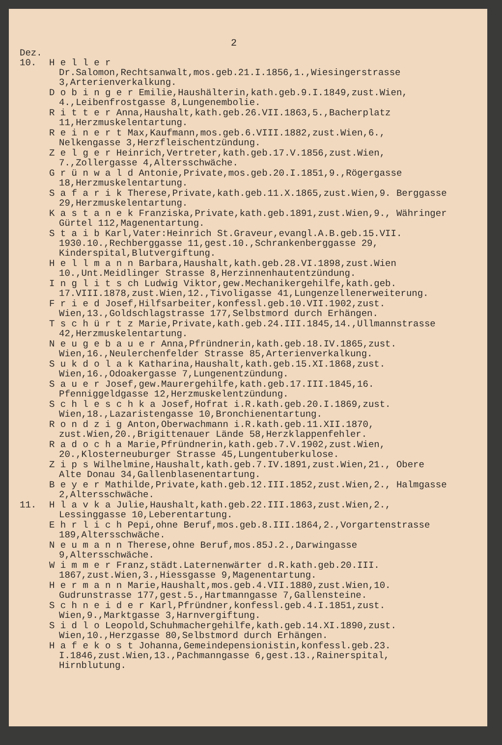2
Dez.
10. H e l l e r Dr.Salomon,Rechtsanwalt,mos.geb.21.I.1856,1.,Wiesingerstrasse 3,Arterienverkalkung.
D o b i n g e r Emilie,Haushälterin,kath.geb.9.I.1849,zust.Wien, 4.,Leibenfrostgasse 8,Lungenembolie.
R i t t e r Anna,Haushalt,kath.geb.26.VII.1863,5.,Bacherplatz 11,Herzmuskelentartung.
R e i n e r t Max,Kaufmann,mos.geb.6.VIII.1882,zust.Wien,6., Nelkengasse 3,Herzfleischentzündung.
Z e l g e r Heinrich,Vertreter,kath.geb.17.V.1856,zust.Wien, 7.,Zollergasse 4,Altersschwäche.
G r ü n w a l d Antonie,Private,mos.geb.20.I.1851,9.,Rögergasse 18,Herzmuskelentartung.
S a f a r i k Therese,Private,kath.geb.11.X.1865,zust.Wien,9. Berggasse 29,Herzmuskelentartung.
K a s t a n e k Franziska,Private,kath.geb.1891,zust.Wien,9., Währinger Gürtel 112,Magenentartung.
S t a i b Karl,Vater:Heinrich St.Graveur,evangl.A.B.geb.15.VII. 1930.10.,Rechberggasse 11,gest.10.,Schrankenberggasse 29, Kinderspital,Blutvergiftung.
H e l l m a n n Barbara,Haushalt,kath.geb.28.VI.1898,zust.Wien 10.,Unt.Meidlinger Strasse 8,Herzinnenhautentzündung.
I n g l i t s ch Ludwig Viktor,gew.Mechanikergehilfe,kath.geb. 17.VIII.1878,zust.Wien,12.,Tivoligasse 41,Lungenzellenerweiterung.
F r i e d Josef,Hilfsarbeiter,konfessl.geb.10.VII.1902,zust. Wien,13.,Goldschlagstrasse 177,Selbstmord durch Erhängen.
T s c h ü r t z Marie,Private,kath.geb.24.III.1845,14.,Ullmannstrasse 42,Herzmuskelentartung.
N e u g e b a u e r Anna,Pfründnerin,kath.geb.18.IV.1865,zust. Wien,16.,Neulerchenfelder Strasse 85,Arterienverkalkung.
S u k d o l a k Katharina,Haushalt,kath.geb.15.XI.1868,zust. Wien,16.,Odoakergasse 7,Lungenentzündung.
S a u e r Josef,gew.Maurergehilfe,kath.geb.17.III.1845,16. Pfenniggeldgasse 12,Herzmuskelentzündung.
S c h l e s c h k a Josef,Hofrat i.R.kath.geb.20.I.1869,zust. Wien,18.,Lazaristengasse 10,Bronchienentartung.
R o n d z i g Anton,Oberwachmann i.R.kath.geb.11.XII.1870, zust.Wien,20.,Brigittenauer Lände 58,Herzklappenfehler.
R a d o c h a Marie,Pfründnerin,kath.geb.7.V.1902,zust.Wien, 20.,Klosterneuburger Strasse 45,Lungentuberkulose.
Z i p s Wilhelmine,Haushalt,kath.geb.7.IV.1891,zust.Wien,21., Obere Alte Donau 34,Gallenblasenentartung.
B e y e r Mathilde,Private,kath.geb.12.III.1852,zust.Wien,2., Halmgasse 2,Altersschwäche.
11. H l a v k a Julie,Haushalt,kath.geb.22.III.1863,zust.Wien,2., Lessinggasse 10,Leberentartung.
E h r l i c h Pepi,ohne Beruf,mos.geb.8.III.1864,2.,Vorgartenstrasse 189,Altersschwäche.
N e u m a n n Therese,ohne Beruf,mos.85J.2.,Darwingasse 9,Altersschwäche.
W i m m e r Franz,städt.Laternenwärter d.R.kath.geb.20.III. 1867,zust.Wien,3.,Hiessgasse 9,Magenentartung.
H e r m a n n Marie,Haushalt,mos.geb.4.VII.1880,zust.Wien,10. Gudrunstrasse 177,gest.5.,Hartmanngasse 7,Gallensteine.
S c h n e i d e r Karl,Pfründner,konfessl.geb.4.I.1851,zust. Wien,9.,Marktgasse 3,Harnvergiftung.
S i d l o Leopold,Schuhmachergehilfe,kath.geb.14.XI.1890,zust. Wien,10.,Herzgasse 80,Selbstmord durch Erhängen.
H a f e k o s t Johanna,Gemeindepensionistin,konfessl.geb.23. I.1846,zust.Wien,13.,Pachmanngasse 6,gest.13.,Rainerspital, Hirnblutung.